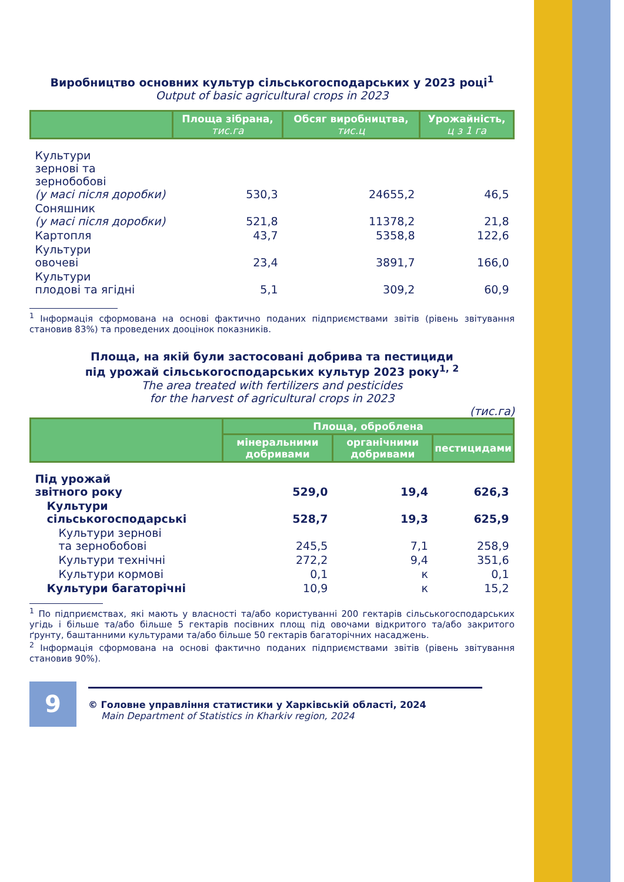Виробництво основних культур сільськогосподарських у 2023 році<sup>1</sup>
Output of basic agricultural crops in 2023
| | Площа зібрана, тис.га | Обсяг виробництва, тис.ц | Урожайність, ц з 1 га |
| --- | --- | --- | --- |
| Культури зернові та зернобобові (у масі після доробки) | 530,3 | 24655,2 | 46,5 |
| Соняшник (у масі після доробки) | 521,8 | 11378,2 | 21,8 |
| Картопля | 43,7 | 5358,8 | 122,6 |
| Культури овочеві | 23,4 | 3891,7 | 166,0 |
| Культури плодові та ягідні | 5,1 | 309,2 | 60,9 |
<sup>1</sup> Інформація сформована на основі фактично поданих підприємствами звітів (рівень звітування становив 83%) та проведених дооцінок показників.
Площа, на якій були застосовані добрива та пестициди
під урожай сільськогосподарських культур 2023 року<sup>1, 2</sup>
The area treated with fertilizers and pesticides
for the harvest of agricultural crops in 2023
(тис.га)
| | Площа, оброблена | | |
| --- | --- | --- | --- |
| | мінеральними добривами | органічними добривами | пестицидами |
| Під урожай звітного року | 529,0 | 19,4 | 626,3 |
| Культури сільськогосподарські | 528,7 | 19,3 | 625,9 |
| Культури зернові та зернобобові | 245,5 | 7,1 | 258,9 |
| Культури технічні | 272,2 | 9,4 | 351,6 |
| Культури кормові | 0,1 | к | 0,1 |
| Культури багаторічні | 10,9 | к | 15,2 |
<sup>1</sup> По підприємствах, які мають у власності та/або користуванні 200 гектарів сільськогосподарських угідь і більше та/або більше 5 гектарів посівних площ під овочами відкритого та/або закритого ґрунту, баштанними культурами та/або більше 50 гектарів багаторічних насаджень.
<sup>2</sup> Інформація сформована на основі фактично поданих підприємствами звітів (рівень звітування становив 90%).
9
© Головне управління статистики у Харківській області, 2024
Main Department of Statistics in Kharkiv region, 2024